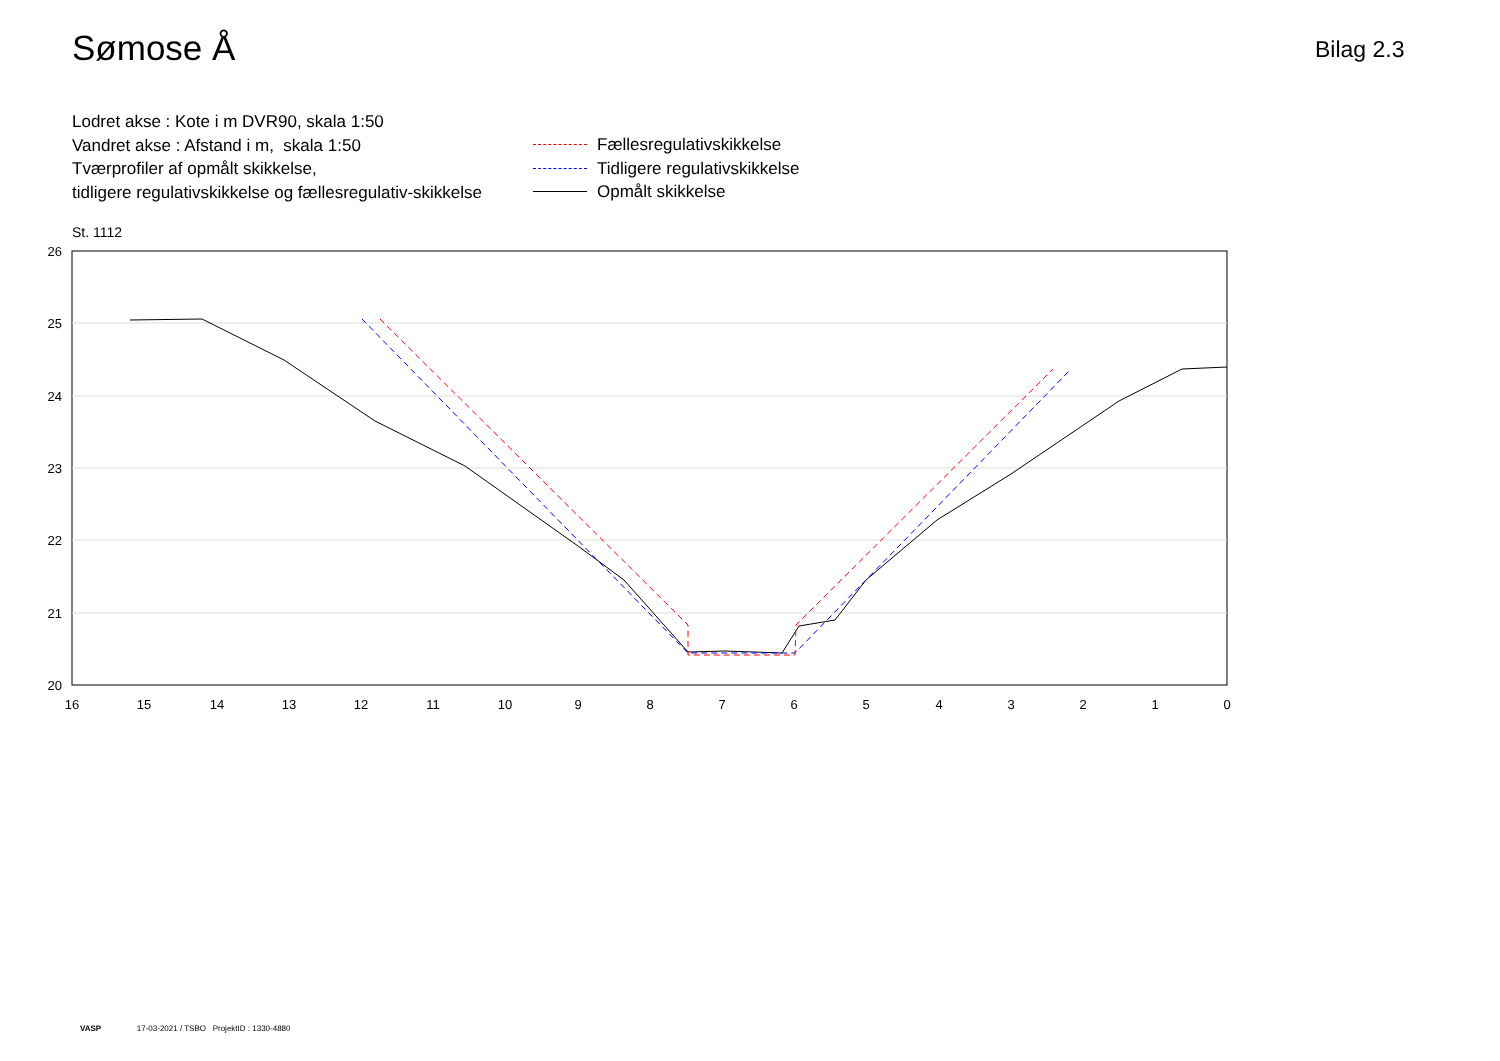Sømose Å Bilag 2.3
Lodret akse : Kote i m DVR90, skala 1:50
Vandret akse : Afstand i m, skala 1:50
Tværprofiler af opmålt skikkelse,
tidligere regulativskikkelse og fællesregulativ-skikkelse
Fællesregulativskikkelse
Tidligere regulativskikkelse
Opmålt skikkelse
St. 1112
26
25
24
23
22
21
20
16
15
14
13
12
11
10
9
8
7
6
5
4
3
2
1
0
VASP 17-03-2021 / TSBO ProjektID : 1330-4880